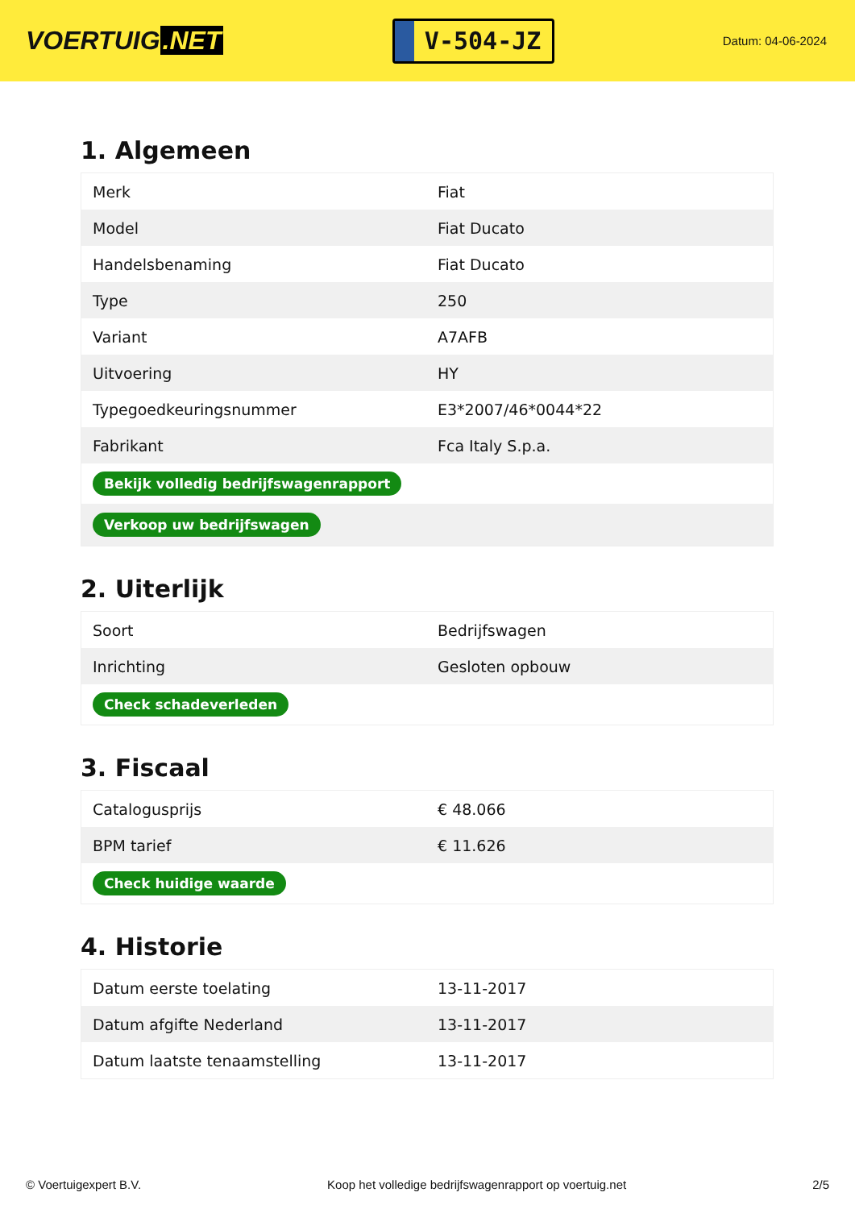VOERTUIG.NET
V-504-JZ
Datum: 04-06-2024
1. Algemeen
| Merk | Fiat |
| Model | Fiat Ducato |
| Handelsbenaming | Fiat Ducato |
| Type | 250 |
| Variant | A7AFB |
| Uitvoering | HY |
| Typegoedkeuringsnummer | E3*2007/46*0044*22 |
| Fabrikant | Fca Italy S.p.a. |
| Bekijk volledig bedrijfswagenrapport | |
| Verkoop uw bedrijfswagen | |
2. Uiterlijk
| Soort | Bedrijfswagen |
| Inrichting | Gesloten opbouw |
| Check schadeverleden | |
3. Fiscaal
| Catalogusprijs | € 48.066 |
| BPM tarief | € 11.626 |
| Check huidige waarde | |
4. Historie
| Datum eerste toelating | 13-11-2017 |
| Datum afgifte Nederland | 13-11-2017 |
| Datum laatste tenaamstelling | 13-11-2017 |
© Voertuigexpert B.V. Koop het volledige bedrijfswagenrapport op voertuig.net 2/5